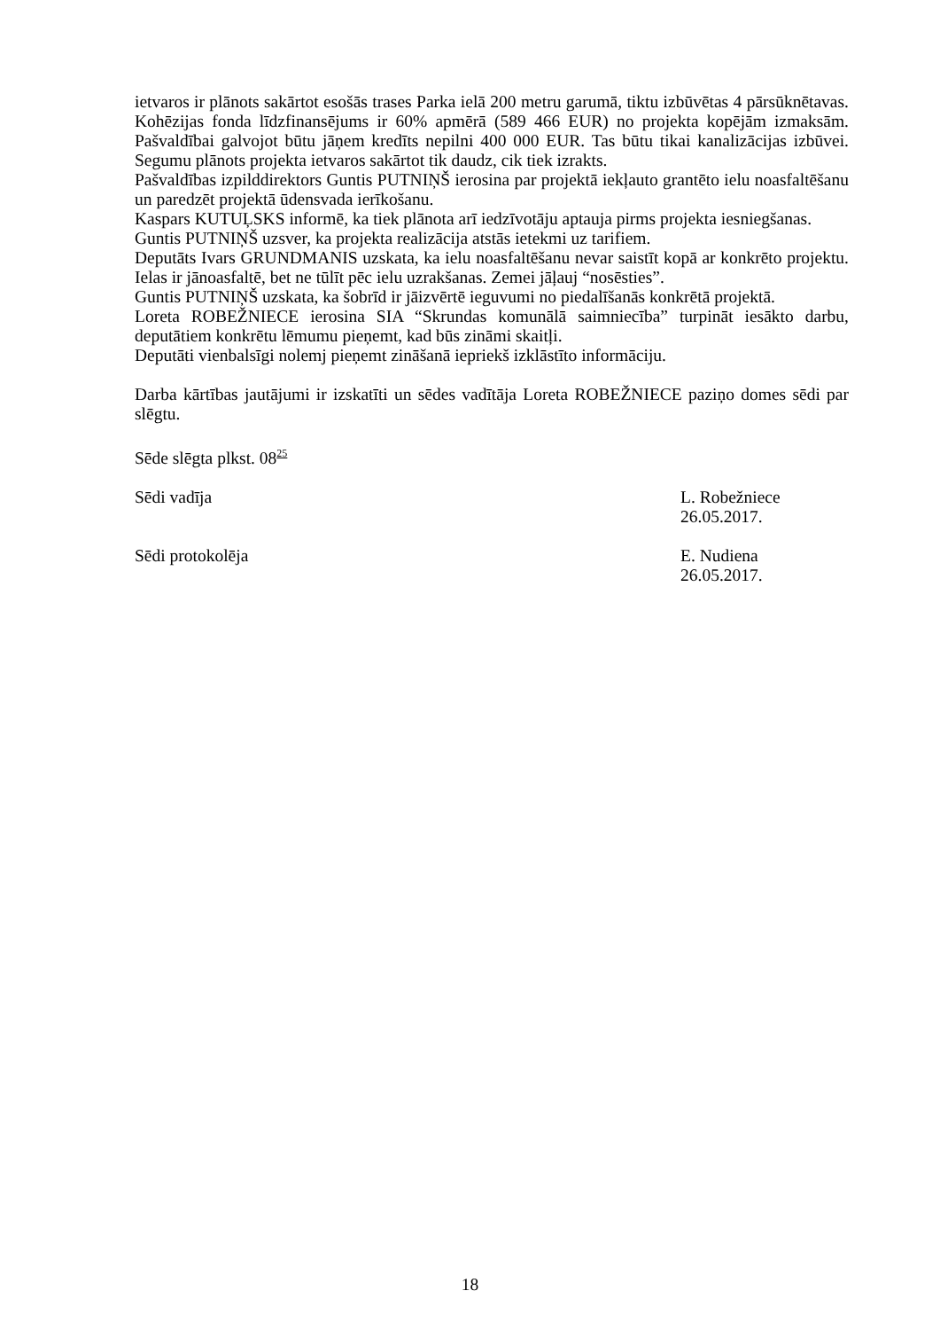ietvaros ir plānots sakārtot esošās trases Parka ielā 200 metru garumā, tiktu izbūvētas 4 pārsūknētavas. Kohēzijas fonda līdzfinansējums ir 60% apmērā (589 466 EUR) no projekta kopējām izmaksām. Pašvaldībai galvojot būtu jāņem kredīts nepilni 400 000 EUR. Tas būtu tikai kanalizācijas izbūvei. Segumu plānots projekta ietvaros sakārtot tik daudz, cik tiek izrakts.
Pašvaldības izpilddirektors Guntis PUTNIŅŠ ierosina par projektā iekļauto grantēto ielu noasfaltēšanu un paredzēt projektā ūdensvada ierīkošanu.
Kaspars KUTUĻSKS informē, ka tiek plānota arī iedzīvotāju aptauja pirms projekta iesniegšanas.
Guntis PUTNIŅŠ uzsver, ka projekta realizācija atstās ietekmi uz tarifiem.
Deputāts Ivars GRUNDMANIS uzskata, ka ielu noasfaltēšanu nevar saistīt kopā ar konkrēto projektu. Ielas ir jānoasfaltē, bet ne tūlīt pēc ielu uzrakšanas. Zemei jāļauj “nosēsties”.
Guntis PUTNIŅŠ uzskata, ka šobrīd ir jāizvērtē ieguvumi no piedalīšanās konkrētā projektā.
Loreta ROBEŽNIECE ierosina SIA “Skrundas komunālā saimniecība” turpināt iesākto darbu, deputātiem konkrētu lēmumu pieņemt, kad būs zināmi skaitļi.
Deputāti vienbalsīgi nolemj pieņemt zināšanā iepriekš izklāstīto informāciju.
Darba kārtības jautājumi ir izskatīti un sēdes vadītāja Loreta ROBEŽNIECE paziņo domes sēdi par slēgtu.
Sēde slēgta plkst. 08<sup>25</sup>
Sēdi vadīja L. Robežniece
26.05.2017.
Sēdi protokolēja E. Nudiena
26.05.2017.
18